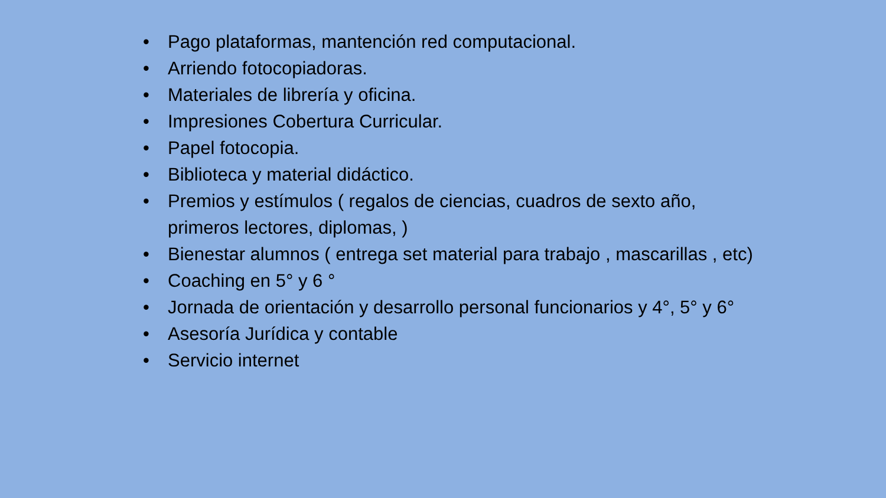• Pago plataformas, mantención red computacional.
• Arriendo fotocopiadoras.
• Materiales de librería y oficina.
• Impresiones Cobertura Curricular.
• Papel fotocopia.
• Biblioteca y material didáctico.
• Premios y estímulos ( regalos de ciencias, cuadros de sexto año, primeros lectores, diplomas, )
• Bienestar alumnos ( entrega set material para trabajo , mascarillas , etc)
• Coaching en 5° y 6 °
• Jornada de orientación y desarrollo personal funcionarios y 4°, 5° y 6°
• Asesoría Jurídica y contable
• Servicio internet